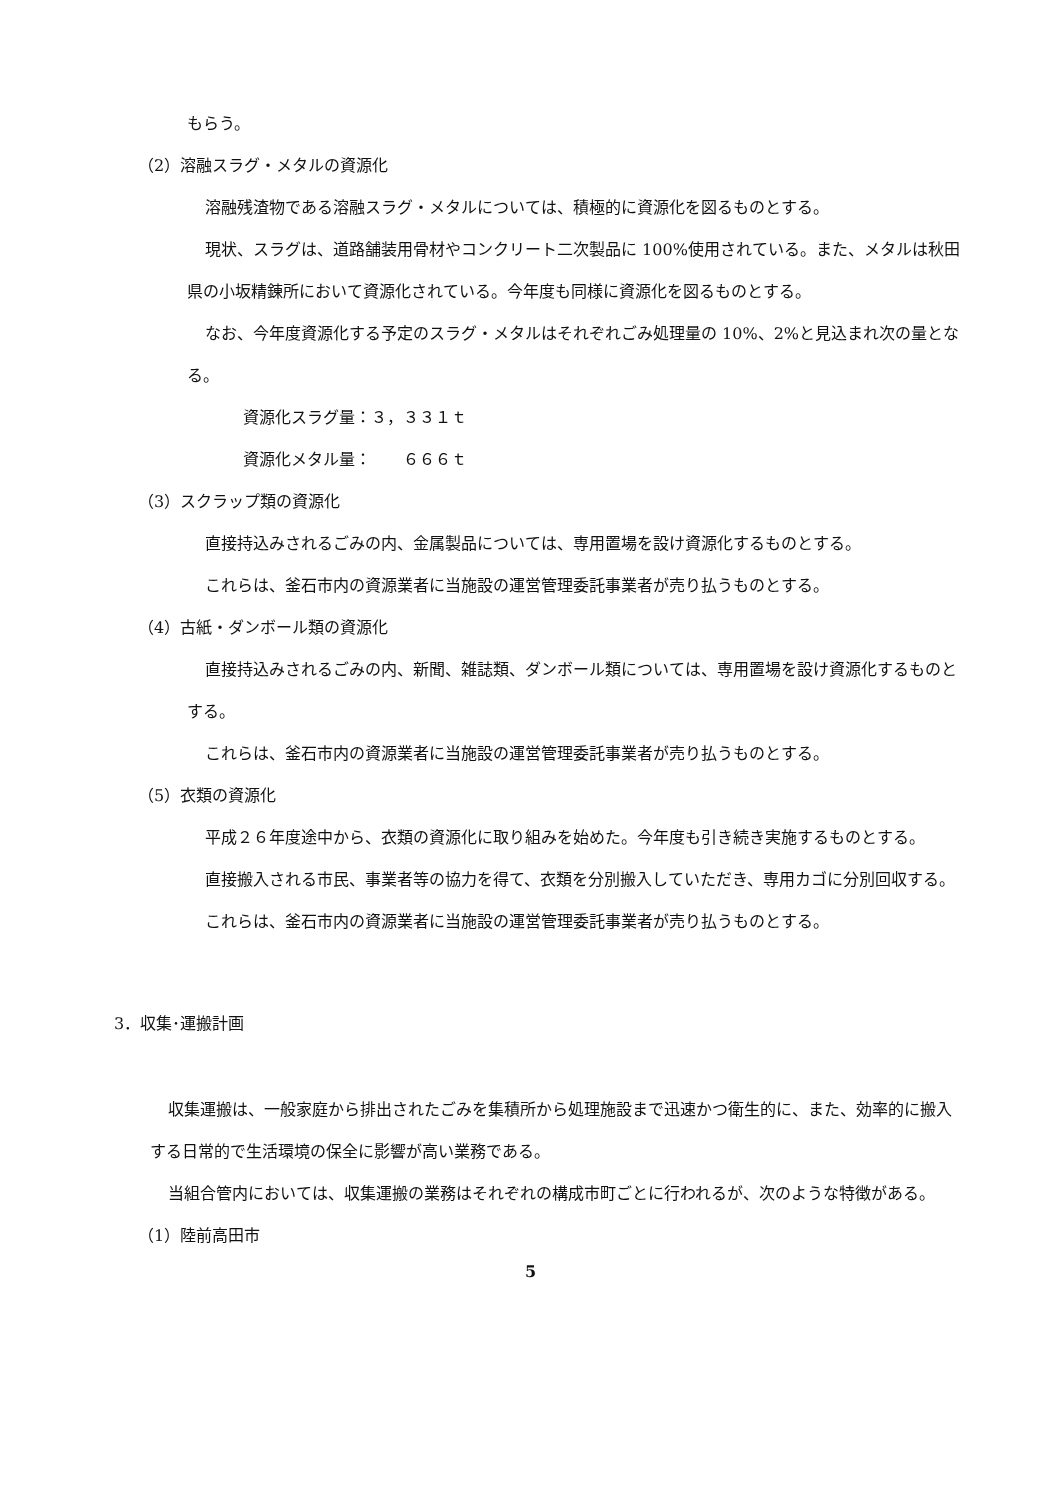もらう。
（2）溶融スラグ・メタルの資源化
溶融残渣物である溶融スラグ・メタルについては、積極的に資源化を図るものとする。
現状、スラグは、道路舗装用骨材やコンクリート二次製品に 100%使用されている。また、メタルは秋田県の小坂精錬所において資源化されている。今年度も同様に資源化を図るものとする。
なお、今年度資源化する予定のスラグ・メタルはそれぞれごみ処理量の 10%、2%と見込まれ次の量となる。
資源化スラグ量：３，３３１ｔ
資源化メタル量：　　６６６ｔ
（3）スクラップ類の資源化
直接持込みされるごみの内、金属製品については、専用置場を設け資源化するものとする。
これらは、釜石市内の資源業者に当施設の運営管理委託事業者が売り払うものとする。
（4）古紙・ダンボール類の資源化
直接持込みされるごみの内、新聞、雑誌類、ダンボール類については、専用置場を設け資源化するものとする。
これらは、釜石市内の資源業者に当施設の運営管理委託事業者が売り払うものとする。
（5）衣類の資源化
平成２６年度途中から、衣類の資源化に取り組みを始めた。今年度も引き続き実施するものとする。
直接搬入される市民、事業者等の協力を得て、衣類を分別搬入していただき、専用カゴに分別回収する。
これらは、釜石市内の資源業者に当施設の運営管理委託事業者が売り払うものとする。
3．収集･運搬計画
収集運搬は、一般家庭から排出されたごみを集積所から処理施設まで迅速かつ衛生的に、また、効率的に搬入する日常的で生活環境の保全に影響が高い業務である。
当組合管内においては、収集運搬の業務はそれぞれの構成市町ごとに行われるが、次のような特徴がある。
（1）陸前高田市
5